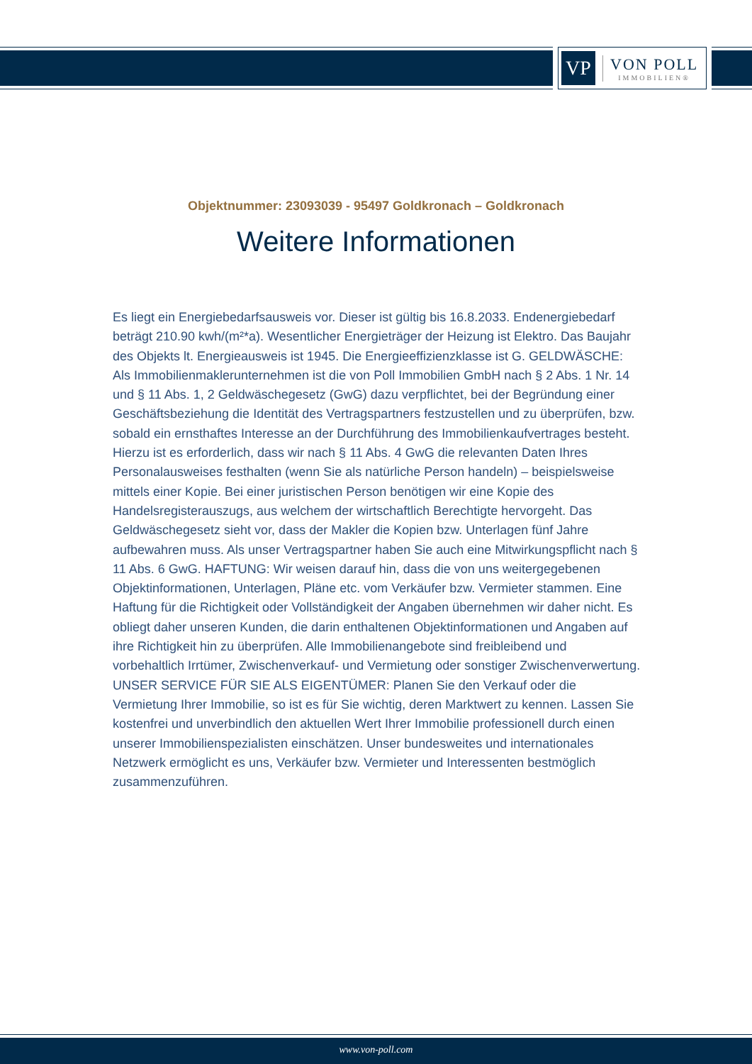VP
VON POLL
IMMOBILIEN®
Objektnummer: 23093039 - 95497 Goldkronach – Goldkronach
Weitere Informationen
Es liegt ein Energiebedarfsausweis vor. Dieser ist gültig bis 16.8.2033. Endenergiebedarf beträgt 210.90 kwh/(m²*a). Wesentlicher Energieträger der Heizung ist Elektro. Das Baujahr des Objekts lt. Energieausweis ist 1945. Die Energieeffizienzklasse ist G. GELDWÄSCHE: Als Immobilienmaklerunternehmen ist die von Poll Immobilien GmbH nach § 2 Abs. 1 Nr. 14 und § 11 Abs. 1, 2 Geldwäschegesetz (GwG) dazu verpflichtet, bei der Begründung einer Geschäftsbeziehung die Identität des Vertragspartners festzustellen und zu überprüfen, bzw. sobald ein ernsthaftes Interesse an der Durchführung des Immobilienkaufvertrages besteht. Hierzu ist es erforderlich, dass wir nach § 11 Abs. 4 GwG die relevanten Daten Ihres Personalausweises festhalten (wenn Sie als natürliche Person handeln) – beispielsweise mittels einer Kopie. Bei einer juristischen Person benötigen wir eine Kopie des Handelsregisterauszugs, aus welchem der wirtschaftlich Berechtigte hervorgeht. Das Geldwäschegesetz sieht vor, dass der Makler die Kopien bzw. Unterlagen fünf Jahre aufbewahren muss. Als unser Vertragspartner haben Sie auch eine Mitwirkungspflicht nach § 11 Abs. 6 GwG. HAFTUNG: Wir weisen darauf hin, dass die von uns weitergegebenen Objektinformationen, Unterlagen, Pläne etc. vom Verkäufer bzw. Vermieter stammen. Eine Haftung für die Richtigkeit oder Vollständigkeit der Angaben übernehmen wir daher nicht. Es obliegt daher unseren Kunden, die darin enthaltenen Objektinformationen und Angaben auf ihre Richtigkeit hin zu überprüfen. Alle Immobilienangebote sind freibleibend und vorbehaltlich Irrtümer, Zwischenverkauf- und Vermietung oder sonstiger Zwischenverwertung. UNSER SERVICE FÜR SIE ALS EIGENTÜMER: Planen Sie den Verkauf oder die Vermietung Ihrer Immobilie, so ist es für Sie wichtig, deren Marktwert zu kennen. Lassen Sie kostenfrei und unverbindlich den aktuellen Wert Ihrer Immobilie professionell durch einen unserer Immobilienspezialisten einschätzen. Unser bundesweites und internationales Netzwerk ermöglicht es uns, Verkäufer bzw. Vermieter und Interessenten bestmöglich zusammenzuführen.
www.von-poll.com